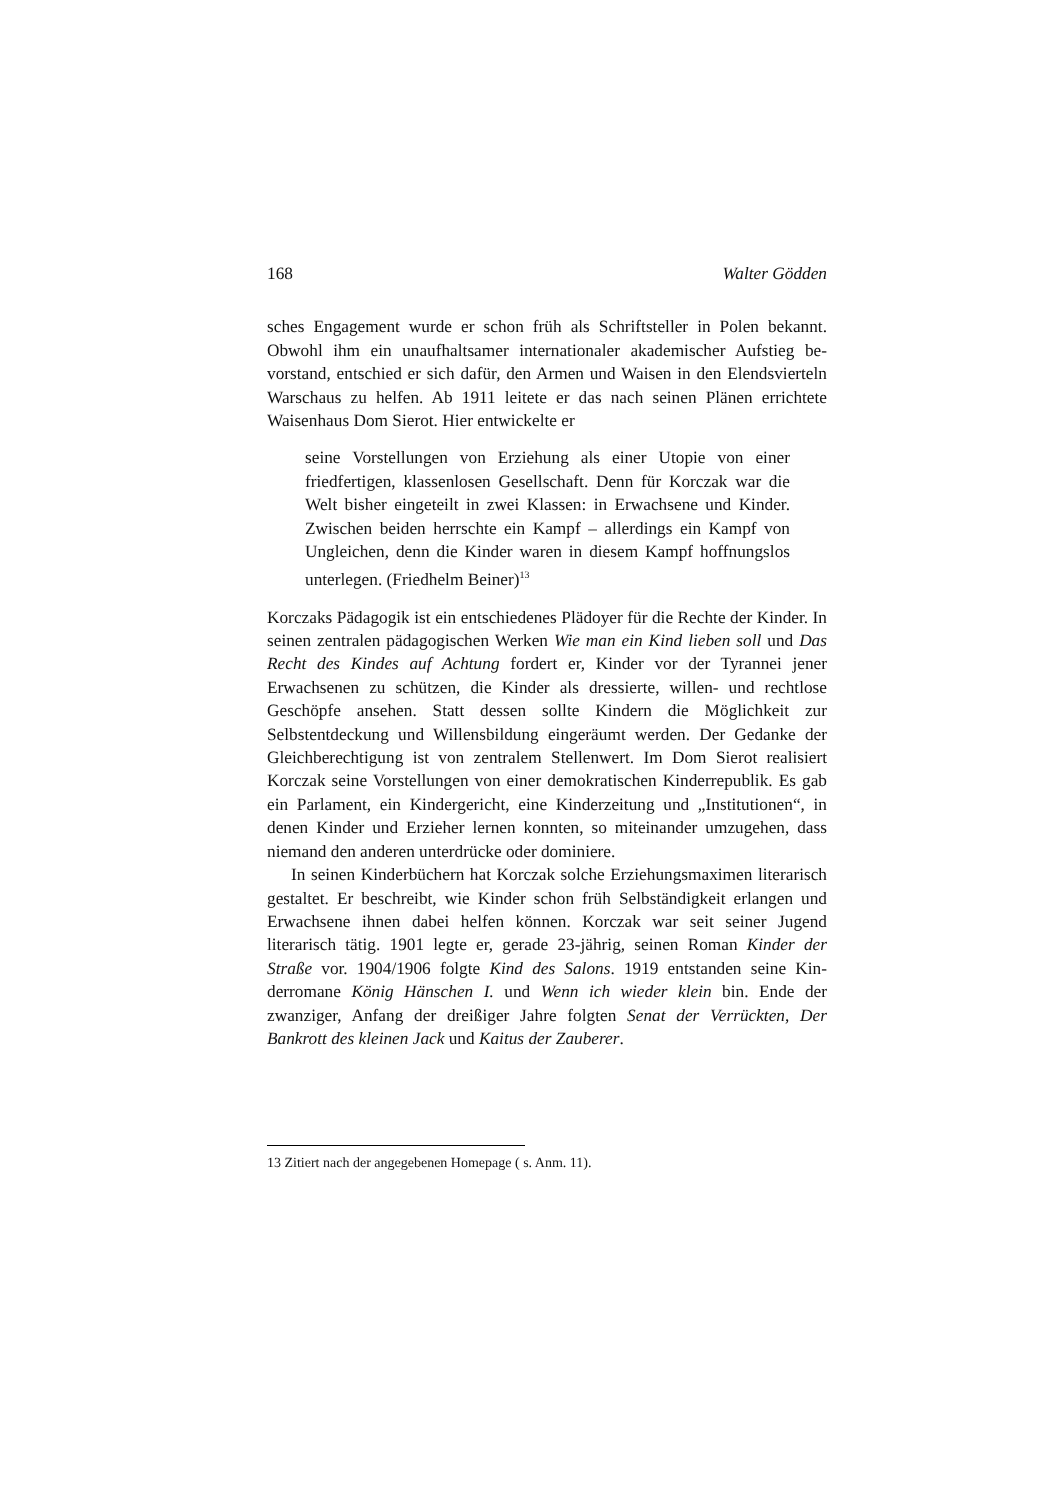168 Walter Gödden
sches Engagement wurde er schon früh als Schriftsteller in Polen bekannt. Obwohl ihm ein unaufhaltsamer internationaler akademischer Aufstieg be­vorstand, entschied er sich dafür, den Armen und Waisen in den Elendsvier­teln Warschaus zu helfen. Ab 1911 leitete er das nach seinen Plänen errichte­te Waisenhaus Dom Sierot. Hier entwickelte er
seine Vorstellungen von Erziehung als einer Utopie von einer friedfertigen, klassenlosen Gesellschaft. Denn für Korczak war die Welt bisher eingeteilt in zwei Klassen: in Erwachsene und Kinder. Zwischen beiden herrschte ein Kampf – allerdings ein Kampf von Ungleichen, denn die Kinder waren in diesem Kampf hoffnungslos unterlegen. (Friedhelm Beiner)<sup>13</sup>
Korczaks Pädagogik ist ein entschiedenes Plädoyer für die Rechte der Kin­der. In seinen zentralen pädagogischen Werken Wie man ein Kind lieben soll und Das Recht des Kindes auf Achtung fordert er, Kinder vor der Tyrannei jener Erwachsenen zu schützen, die Kinder als dressierte, willen- und recht­lose Geschöpfe ansehen. Statt dessen sollte Kindern die Möglichkeit zur Selbstentdeckung und Willensbildung eingeräumt werden. Der Gedanke der Gleichberechtigung ist von zentralem Stellenwert. Im Dom Sierot realisiert Korczak seine Vorstellungen von einer demokratischen Kinderrepublik. Es gab ein Parlament, ein Kindergericht, eine Kinderzeitung und „Institutionen“, in denen Kinder und Erzieher lernen konnten, so miteinander umzugehen, dass niemand den anderen unterdrücke oder dominiere.
In seinen Kinderbüchern hat Korczak solche Erziehungsmaximen litera­risch gestaltet. Er beschreibt, wie Kinder schon früh Selbständigkeit erlangen und Erwachsene ihnen dabei helfen können. Korczak war seit seiner Jugend literarisch tätig. 1901 legte er, gerade 23-jährig, seinen Roman Kinder der Straße vor. 1904/1906 folgte Kind des Salons. 1919 entstanden seine Kin­derromane König Hänschen I. und Wenn ich wieder klein bin. Ende der zwanziger, Anfang der dreißiger Jahre folgten Senat der Verrückten, Der Bankrott des kleinen Jack und Kaitus der Zauberer.
13 Zitiert nach der angegebenen Homepage ( s. Anm. 11).